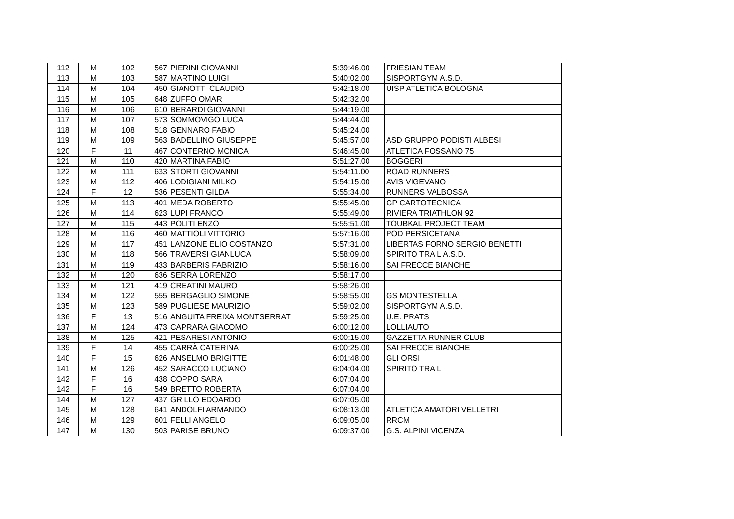| 112 | M | 102 | 567 | PIERINI GIOVANNI | 5:39:46.00 | FRIESIAN TEAM |
| 113 | M | 103 | 587 | MARTINO LUIGI | 5:40:02.00 | SISPORTGYM A.S.D. |
| 114 | M | 104 | 450 | GIANOTTI CLAUDIO | 5:42:18.00 | UISP ATLETICA BOLOGNA |
| 115 | M | 105 | 648 | ZUFFO OMAR | 5:42:32.00 | |
| 116 | M | 106 | 610 | BERARDI GIOVANNI | 5:44:19.00 | |
| 117 | M | 107 | 573 | SOMMOVIGO LUCA | 5:44:44.00 | |
| 118 | M | 108 | 518 | GENNARO FABIO | 5:45:24.00 | |
| 119 | M | 109 | 563 | BADELLINO GIUSEPPE | 5:45:57.00 | ASD GRUPPO PODISTI ALBESI |
| 120 | F | 11 | 467 | CONTERNO MONICA | 5:46:45.00 | ATLETICA FOSSANO 75 |
| 121 | M | 110 | 420 | MARTINA FABIO | 5:51:27.00 | BOGGERI |
| 122 | M | 111 | 633 | STORTI GIOVANNI | 5:54:11.00 | ROAD RUNNERS |
| 123 | M | 112 | 406 | LODIGIANI MILKO | 5:54:15.00 | AVIS VIGEVANO |
| 124 | F | 12 | 536 | PESENTI GILDA | 5:55:34.00 | RUNNERS VALBOSSA |
| 125 | M | 113 | 401 | MEDA ROBERTO | 5:55:45.00 | GP CARTOTECNICA |
| 126 | M | 114 | 623 | LUPI FRANCO | 5:55:49.00 | RIVIERA TRIATHLON 92 |
| 127 | M | 115 | 443 | POLITI ENZO | 5:55:51.00 | TOUBKAL PROJECT TEAM |
| 128 | M | 116 | 460 | MATTIOLI VITTORIO | 5:57:16.00 | POD PERSICETANA |
| 129 | M | 117 | 451 | LANZONE ELIO COSTANZO | 5:57:31.00 | LIBERTAS FORNO SERGIO BENETTI |
| 130 | M | 118 | 566 | TRAVERSI GIANLUCA | 5:58:09.00 | SPIRITO TRAIL A.S.D. |
| 131 | M | 119 | 433 | BARBERIS FABRIZIO | 5:58:16.00 | SAI FRECCE BIANCHE |
| 132 | M | 120 | 636 | SERRA LORENZO | 5:58:17.00 | |
| 133 | M | 121 | 419 | CREATINI MAURO | 5:58:26.00 | |
| 134 | M | 122 | 555 | BERGAGLIO SIMONE | 5:58:55.00 | GS MONTESTELLA |
| 135 | M | 123 | 589 | PUGLIESE MAURIZIO | 5:59:02.00 | SISPORTGYM A.S.D. |
| 136 | F | 13 | 516 | ANGUITA FREIXA MONTSERRAT | 5:59:25.00 | U.E. PRATS |
| 137 | M | 124 | 473 | CAPRARA GIACOMO | 6:00:12.00 | LOLLIAUTO |
| 138 | M | 125 | 421 | PESARESI ANTONIO | 6:00:15.00 | GAZZETTA RUNNER CLUB |
| 139 | F | 14 | 455 | CARRÀ CATERINA | 6:00:25.00 | SAI FRECCE BIANCHE |
| 140 | F | 15 | 626 | ANSELMO BRIGITTE | 6:01:48.00 | GLI ORSI |
| 141 | M | 126 | 452 | SARACCO LUCIANO | 6:04:04.00 | SPIRITO TRAIL |
| 142 | F | 16 | 438 | COPPO SARA | 6:07:04.00 | |
| 142 | F | 16 | 549 | BRETTO ROBERTA | 6:07:04.00 | |
| 144 | M | 127 | 437 | GRILLO EDOARDO | 6:07:05.00 | |
| 145 | M | 128 | 641 | ANDOLFI ARMANDO | 6:08:13.00 | ATLETICA AMATORI VELLETRI |
| 146 | M | 129 | 601 | FELLI ANGELO | 6:09:05.00 | RRCM |
| 147 | M | 130 | 503 | PARISE BRUNO | 6:09:37.00 | G.S. ALPINI VICENZA |